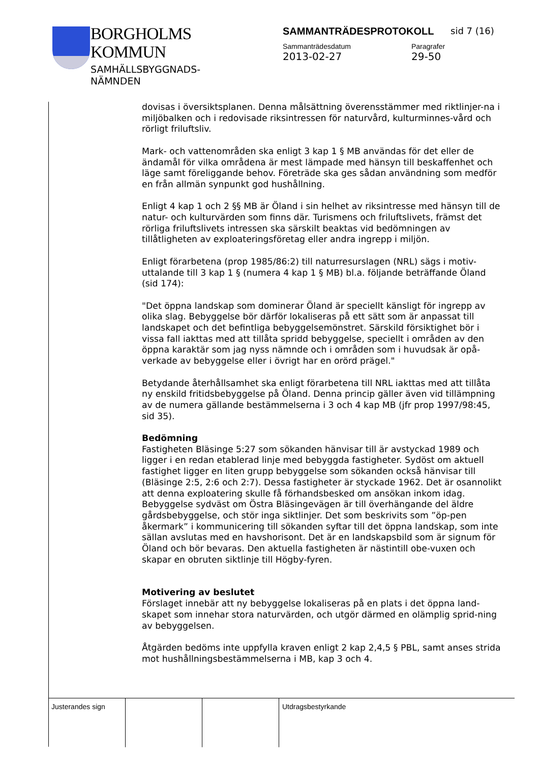BORGHOLMS
KOMMUN
SAMHÄLLSBYGGNADS-
NÄMNDEN
SAMMANTRÄDESPROTOKOLL
Sammanträdesdatum
2013-02-27
Paragrafer
29-50
sid 7 (16)
dovisas i översiktsplanen. Denna målsättning överensstämmer med riktlinjer-na i miljöbalken och i redovisade riksintressen för naturvård, kulturminnes-vård och rörligt friluftsliv.
Mark- och vattenområden ska enligt 3 kap 1 § MB användas för det eller de ändamål för vilka områdena är mest lämpade med hänsyn till beskaffenhet och läge samt föreliggande behov. Företräde ska ges sådan användning som medför en från allmän synpunkt god hushållning.
Enligt 4 kap 1 och 2 §§ MB är Öland i sin helhet av riksintresse med hänsyn till de natur- och kulturvärden som finns där. Turismens och friluftslivets, främst det rörliga friluftslivets intressen ska särskilt beaktas vid bedömningen av tillåtligheten av exploateringsföretag eller andra ingrepp i miljön.
Enligt förarbetena (prop 1985/86:2) till naturresurslagen (NRL) sägs i motiv-uttalande till 3 kap 1 § (numera 4 kap 1 § MB) bl.a. följande beträffande Öland (sid 174):
"Det öppna landskap som dominerar Öland är speciellt känsligt för ingrepp av olika slag. Bebyggelse bör därför lokaliseras på ett sätt som är anpassat till landskapet och det befintliga bebyggelsemönstret. Särskild försiktighet bör i vissa fall iakttas med att tillåta spridd bebyggelse, speciellt i områden av den öppna karaktär som jag nyss nämnde och i områden som i huvudsak är opå-verkade av bebyggelse eller i övrigt har en orörd prägel."
Betydande återhållsamhet ska enligt förarbetena till NRL iakttas med att tillåta ny enskild fritidsbebyggelse på Öland. Denna princip gäller även vid tillämpning av de numera gällande bestämmelserna i 3 och 4 kap MB (jfr prop 1997/98:45, sid 35).
Bedömning
Fastigheten Bläsinge 5:27 som sökanden hänvisar till är avstyckad 1989 och ligger i en redan etablerad linje med bebyggda fastigheter. Sydöst om aktuell fastighet ligger en liten grupp bebyggelse som sökanden också hänvisar till (Bläsinge 2:5, 2:6 och 2:7). Dessa fastigheter är styckade 1962. Det är osannolikt att denna exploatering skulle få förhandsbesked om ansökan inkom idag. Bebyggelse sydväst om Östra Bläsingevägen är till överhängande del äldre gårdsbebyggelse, och stör inga siktlinjer. Det som beskrivits som ”öp-pen åkermark” i kommunicering till sökanden syftar till det öppna landskap, som inte sällan avslutas med en havshorisont. Det är en landskapsbild som är signum för Öland och bör bevaras. Den aktuella fastigheten är nästintill obe-vuxen och skapar en obruten siktlinje till Högby-fyren.
Motivering av beslutet
Förslaget innebär att ny bebyggelse lokaliseras på en plats i det öppna land-skapet som innehar stora naturvärden, och utgör därmed en olämplig sprid-ning av bebyggelsen.
Åtgärden bedöms inte uppfylla kraven enligt 2 kap 2,4,5 § PBL, samt anses strida mot hushållningsbestämmelserna i MB, kap 3 och 4.
Justerandes sign Utdragsbestyrkande